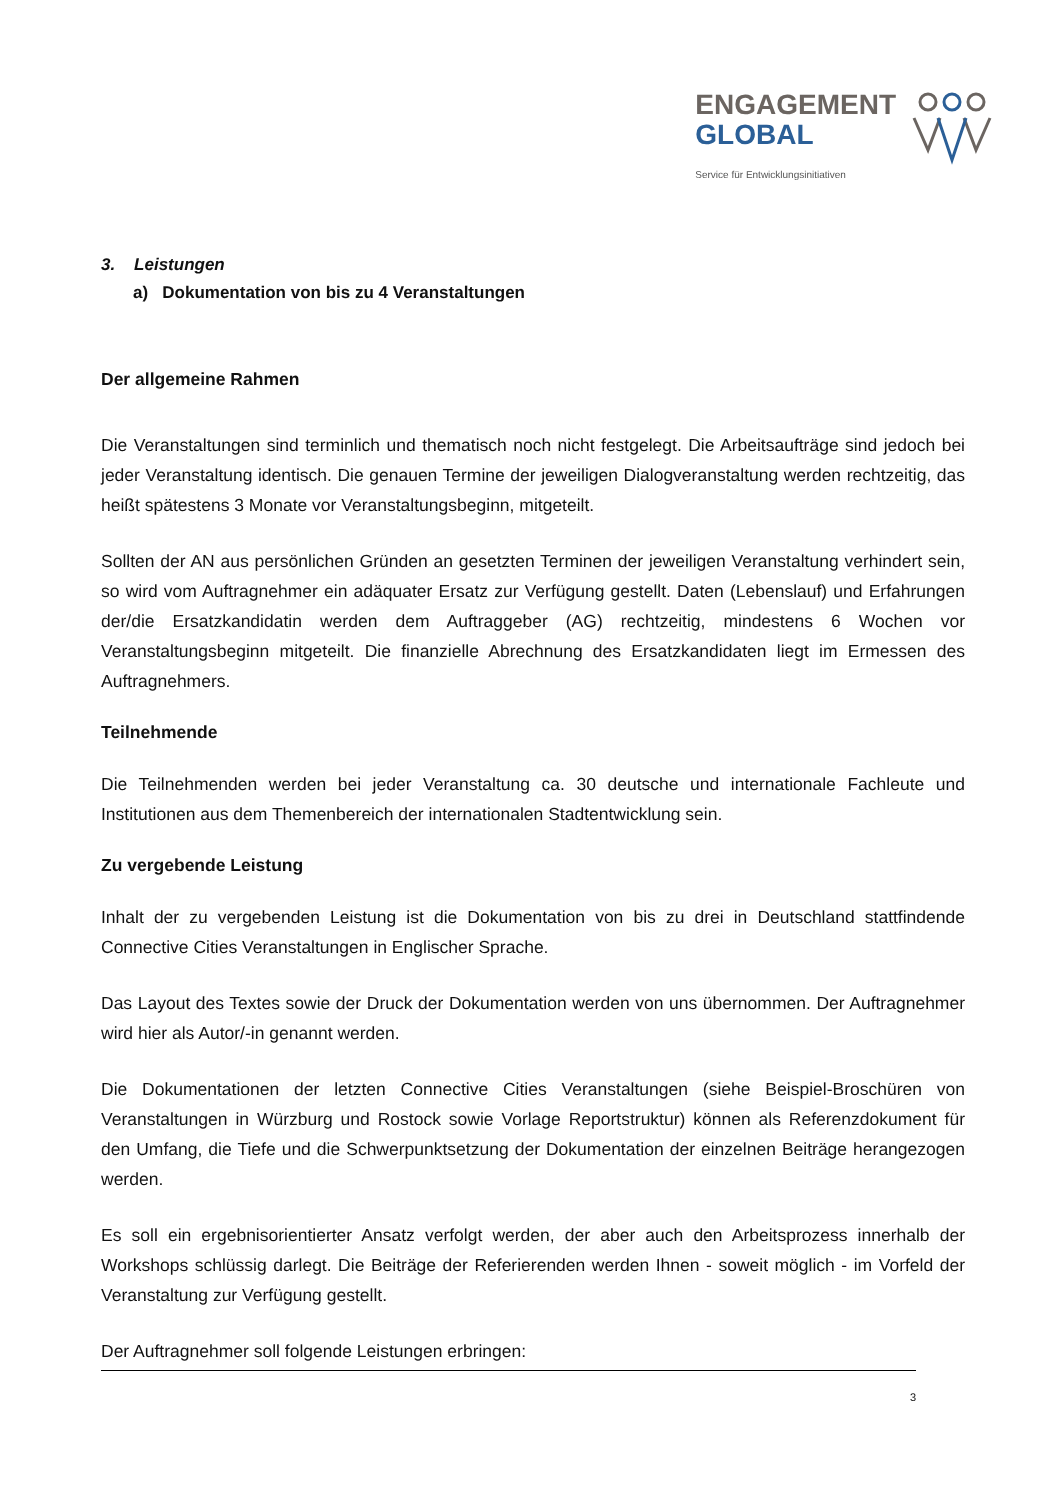ENGAGEMENT
GLOBAL
Service für Entwicklungsinitiativen
3. Leistungen
a) Dokumentation von bis zu 4 Veranstaltungen
Der allgemeine Rahmen
Die Veranstaltungen sind terminlich und thematisch noch nicht festgelegt. Die Arbeitsaufträge sind jedoch bei jeder Veranstaltung identisch. Die genauen Termine der jeweiligen Dialogveranstaltung werden rechtzeitig, das heißt spätestens 3 Monate vor Veranstaltungsbeginn, mitgeteilt.
Sollten der AN aus persönlichen Gründen an gesetzten Terminen der jeweiligen Veranstaltung verhindert sein, so wird vom Auftragnehmer ein adäquater Ersatz zur Verfügung gestellt. Daten (Lebenslauf) und Erfahrungen der/die Ersatzkandidatin werden dem Auftraggeber (AG) rechtzeitig, mindestens 6 Wochen vor Veranstaltungsbeginn mitgeteilt. Die finanzielle Abrechnung des Ersatzkandidaten liegt im Ermessen des Auftragnehmers.
Teilnehmende
Die Teilnehmenden werden bei jeder Veranstaltung ca. 30 deutsche und internationale Fachleute und Institutionen aus dem Themenbereich der internationalen Stadtentwicklung sein.
Zu vergebende Leistung
Inhalt der zu vergebenden Leistung ist die Dokumentation von bis zu drei in Deutschland stattfindende Connective Cities Veranstaltungen in Englischer Sprache.
Das Layout des Textes sowie der Druck der Dokumentation werden von uns übernommen. Der Auftragnehmer wird hier als Autor/-in genannt werden.
Die Dokumentationen der letzten Connective Cities Veranstaltungen (siehe Beispiel-Broschüren von Veranstaltungen in Würzburg und Rostock sowie Vorlage Reportstruktur) können als Referenzdokument für den Umfang, die Tiefe und die Schwerpunktsetzung der Dokumentation der einzelnen Beiträge herangezogen werden.
Es soll ein ergebnisorientierter Ansatz verfolgt werden, der aber auch den Arbeitsprozess innerhalb der Workshops schlüssig darlegt. Die Beiträge der Referierenden werden Ihnen - soweit möglich - im Vorfeld der Veranstaltung zur Verfügung gestellt.
Der Auftragnehmer soll folgende Leistungen erbringen:
3